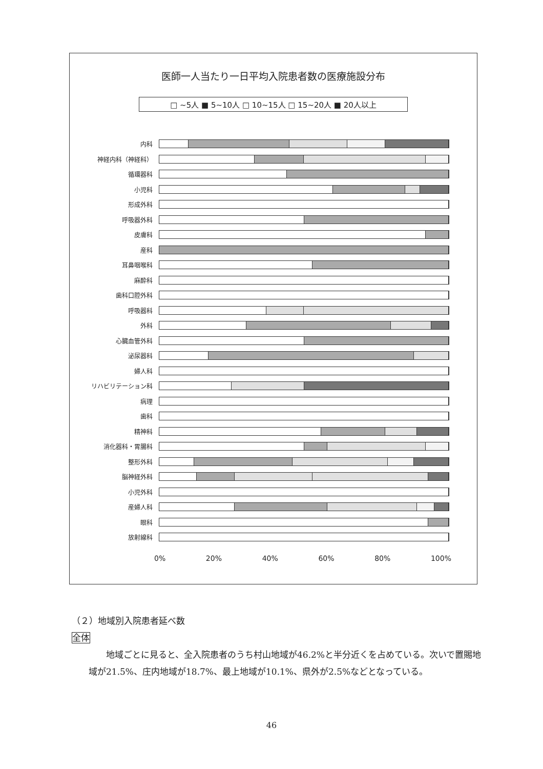医師一人当たり一日平均入院患者数の医療施設分布
□ ~5人 ■ 5~10人 □ 10~15人 □ 15~20人 ■ 20人以上
内科
神経内科（神経科）
循環器科
小児科
形成外科
呼吸器外科
皮膚科
産科
耳鼻咽喉科
麻酔科
歯科口腔外科
呼吸器科
外科
心臓血管外科
泌尿器科
婦人科
リハビリテーション科
病理
歯科
精神科
消化器科・胃腸科
整形外科
脳神経外科
小児外科
産婦人科
眼科
放射線科
0% 20% 40% 60% 80% 100%
（２）地域別入院患者延べ数
全体
地域ごとに見ると、全入院患者のうち村山地域が46.2%と半分近くを占めている。次いで置賜地域が21.5%、庄内地域が18.7%、最上地域が10.1%、県外が2.5%などとなっている。
46